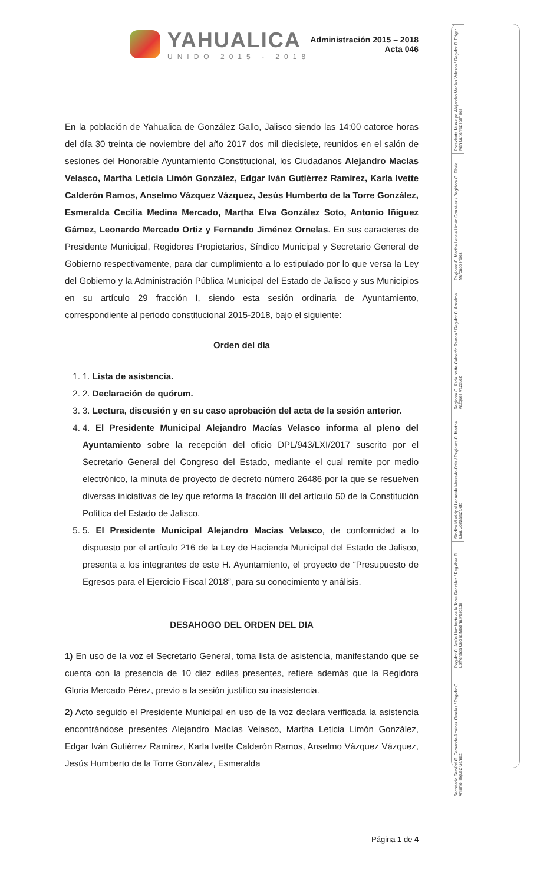YAHUALICA
UNIDO 2015 - 2018
Administración 2015 – 2018
Acta 046
En la población de Yahualica de González Gallo, Jalisco siendo las 14:00 catorce horas del día 30 treinta de noviembre del año 2017 dos mil diecisiete, reunidos en el salón de sesiones del Honorable Ayuntamiento Constitucional, los Ciudadanos Alejandro Macías Velasco, Martha Leticia Limón González, Edgar Iván Gutiérrez Ramírez, Karla Ivette Calderón Ramos, Anselmo Vázquez Vázquez, Jesús Humberto de la Torre González, Esmeralda Cecilia Medina Mercado, Martha Elva González Soto, Antonio Iñiguez Gámez, Leonardo Mercado Ortiz y Fernando Jiménez Ornelas. En sus caracteres de Presidente Municipal, Regidores Propietarios, Síndico Municipal y Secretario General de Gobierno respectivamente, para dar cumplimiento a lo estipulado por lo que versa la Ley del Gobierno y la Administración Pública Municipal del Estado de Jalisco y sus Municipios en su artículo 29 fracción I, siendo esta sesión ordinaria de Ayuntamiento, correspondiente al periodo constitucional 2015-2018, bajo el siguiente:
Orden del día
1. 1. Lista de asistencia.
2. 2. Declaración de quórum.
3. 3. Lectura, discusión y en su caso aprobación del acta de la sesión anterior.
4. 4. El Presidente Municipal Alejandro Macías Velasco informa al pleno del Ayuntamiento sobre la recepción del oficio DPL/943/LXI/2017 suscrito por el Secretario General del Congreso del Estado, mediante el cual remite por medio electrónico, la minuta de proyecto de decreto número 26486 por la que se resuelven diversas iniciativas de ley que reforma la fracción III del artículo 50 de la Constitución Política del Estado de Jalisco.
5. 5. El Presidente Municipal Alejandro Macías Velasco, de conformidad a lo dispuesto por el artículo 216 de la Ley de Hacienda Municipal del Estado de Jalisco, presenta a los integrantes de este H. Ayuntamiento, el proyecto de “Presupuesto de Egresos para el Ejercicio Fiscal 2018”, para su conocimiento y análisis.
DESAHOGO DEL ORDEN DEL DIA
1) En uso de la voz el Secretario General, toma lista de asistencia, manifestando que se cuenta con la presencia de 10 diez ediles presentes, refiere además que la Regidora Gloria Mercado Pérez, previo a la sesión justifico su inasistencia.
2) Acto seguido el Presidente Municipal en uso de la voz declara verificada la asistencia encontrándose presentes Alejandro Macías Velasco, Martha Leticia Limón González, Edgar Iván Gutiérrez Ramírez, Karla Ivette Calderón Ramos, Anselmo Vázquez Vázquez, Jesús Humberto de la Torre González, Esmeralda
Presidente Municipal Alejandro Macías Velasco / Regidor C. Edgar Iván Gutiérrez Ramírez
Regidora C. Martha Leticia Limón González / Regidora C. Gloria Mercado Pérez
Regidora C. Karla Ivette Calderón Ramos / Regidor C. Ancelmo Vázquez Vázquez
Síndico Municipal Leonardo Mercado Ortiz / Regidora C. Martha Elva González Soto
Regidor C. Jesús Humberto de la Torre González / Regidora C. Esmeralda Cecilia Medina Mercado
Secretario General C. Fernando Jiménez Ornelas / Regidor C. Antonio Iñiguez Gámez
Página 1 de 4